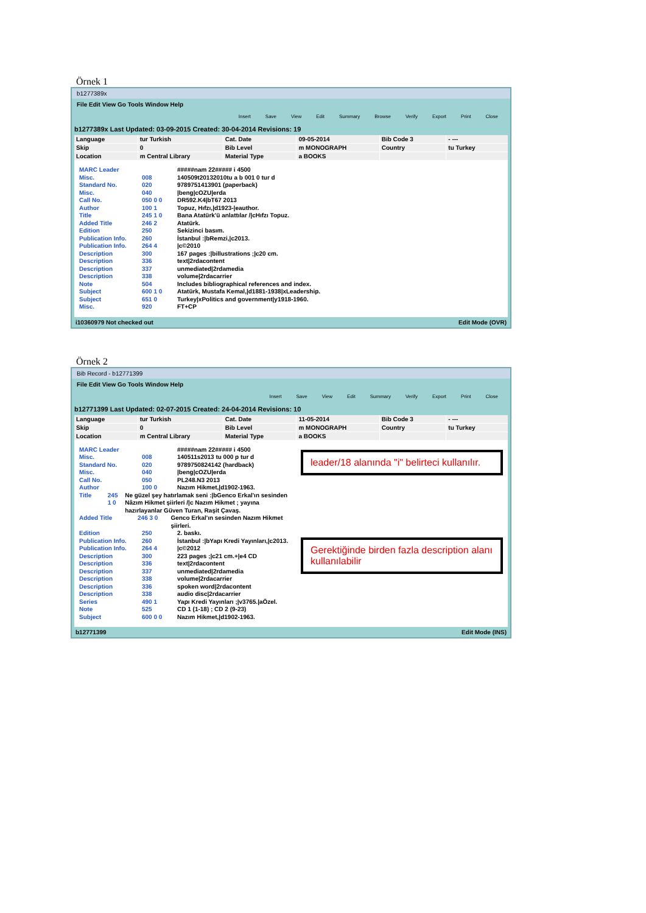Örnek 1
b1277389x
File Edit View Go Tools Window Help
Insert Save View Edit Summary Browse Verify Export Print Close
b1277389x Last Updated: 03-09-2015 Created: 30-04-2014 Revisions: 19
Language tur Turkish Cat. Date 09-05-2014 Bib Code 3 - --- Skip 0 Bib Level m MONOGRAPH Country tu Turkey Location m Central Library Material Type a BOOKS
MARC Leader #####nam 22##### i 4500
Misc. 008 140509t20132010tu a b 001 0 tur d
Standard No. 020 9789751413901 (paperback)
Misc. 040 |beng|cOZU|erda
Call No. 050 0 0 DR592.K4|bT67 2013
Author 100 1 Topuz, Hıfzı,|d1923-|eauthor.
Title 245 1 0 Bana Atatürk'ü anlattılar /|cHıfzı Topuz.
Added Title 246 2 Atatürk.
Edition 250 Sekizinci basım.
Publication Info. 260 İstanbul :|bRemzi,|c2013.
Publication Info. 264 4 |c©2010
Description 300 167 pages :|billustrations ;|c20 cm.
Description 336 text|2rdacontent
Description 337 unmediated|2rdamedia
Description 338 volume|2rdacarrier
Note 504 Includes bibliographical references and index.
Subject 600 1 0 Atatürk, Mustafa Kemal,|d1881-1938|xLeadership.
Subject 651 0 Turkey|xPolitics and government|y1918-1960.
Misc. 920 FT+CP
i10360979 Not checked out Edit Mode (OVR)
Örnek 2
Bib Record - b12771399
File Edit View Go Tools Window Help
Insert Save View Edit Summary Verify Export Print Close
b12771399 Last Updated: 02-07-2015 Created: 24-04-2014 Revisions: 10
Language tur Turkish Cat. Date 11-05-2014 Bib Code 3 - --- Skip 0 Bib Level m MONOGRAPH Country tu Turkey Location m Central Library Material Type a BOOKS
MARC Leader #####nam 22##### i 4500
Misc. 008 140511s2013 tu 000 p tur d
Standard No. 020 9789750824142 (hardback)
Misc. 040 |beng|cOZU|erda
Call No. 050 PL248.N3 2013
Author 100 0 Nazım Hikmet,|d1902-1963.
Title 245 1 0 Ne güzel şey hatırlamak seni :|bGenco Erkal'ın sesinden Nâzım Hikmet şiirleri /|c Nazım Hikmet ; yayına hazırlayanlar Güven Turan, Raşit Çavaş.
Added Title 246 3 0 Genco Erkal'ın sesinden Nazım Hikmet şiirleri.
Edition 250 2. baskı.
Publication Info. 260 İstanbul :|bYapı Kredi Yayınları,|c2013.
Publication Info. 264 4 |c©2012
Description 300 223 pages ;|c21 cm.+|e4 CD
Description 336 text|2rdacontent
Description 337 unmediated|2rdamedia
Description 338 volume|2rdacarrier
Description 336 spoken word|2rdacontent
Description 338 audio disc|2rdacarrier
Series 490 1 Yapı Kredi Yayınları ;|v3765.|aÖzel.
Note 525 CD 1 (1-18) ; CD 2 (9-23)
Subject 600 0 0 Nazım Hikmet,|d1902-1963.
leader/18 alanında "i" belirteci kullanılır.
Gerektiğinde birden fazla description alanı kullanılabilir
b12771399 Edit Mode (INS)